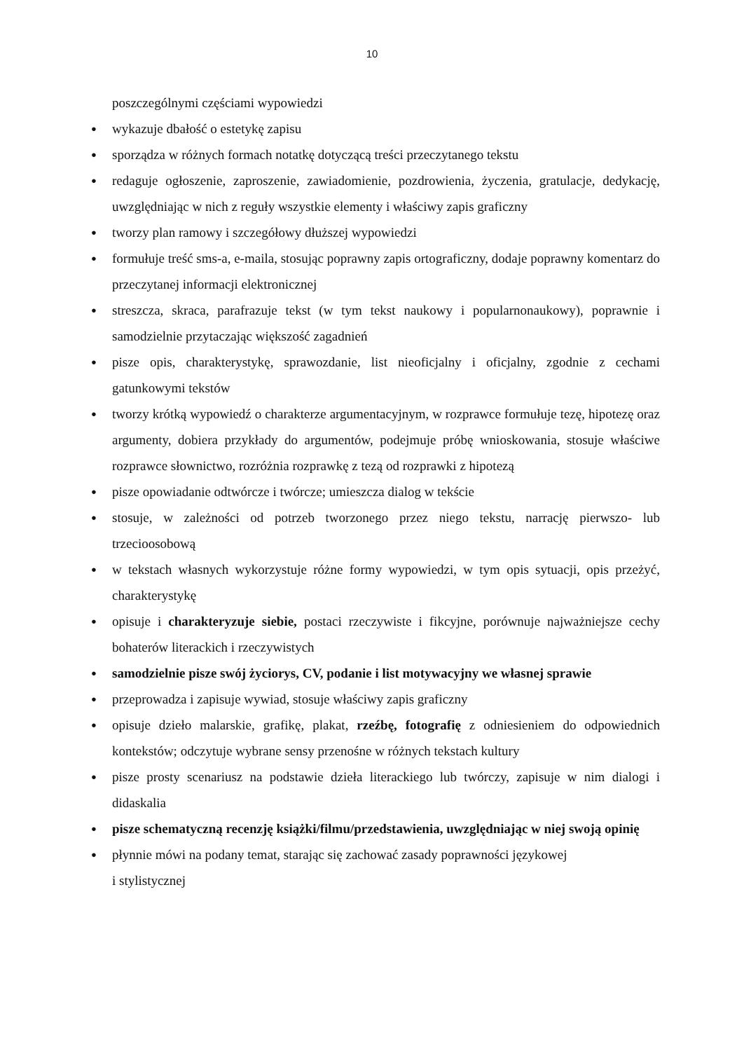10
poszczególnymi częściami wypowiedzi
● wykazuje dbałość o estetykę zapisu
● sporządza w różnych formach notatkę dotyczącą treści przeczytanego tekstu
● redaguje ogłoszenie, zaproszenie, zawiadomienie, pozdrowienia, życzenia, gratulacje, dedykację, uwzględniając w nich z reguły wszystkie elementy i właściwy zapis graficzny
● tworzy plan ramowy i szczegółowy dłuższej wypowiedzi
● formułuje treść sms-a, e-maila, stosując poprawny zapis ortograficzny, dodaje poprawny komentarz do przeczytanej informacji elektronicznej
● streszcza, skraca, parafrazuje tekst (w tym tekst naukowy i popularnonaukowy), poprawnie i samodzielnie przytaczając większość zagadnień
● pisze opis, charakterystykę, sprawozdanie, list nieoficjalny i oficjalny, zgodnie z cechami gatunkowymi tekstów
● tworzy krótką wypowiedź o charakterze argumentacyjnym, w rozprawce formułuje tezę, hipotezę oraz argumenty, dobiera przykłady do argumentów, podejmuje próbę wnioskowania, stosuje właściwe rozprawce słownictwo, rozróżnia rozprawkę z tezą od rozprawki z hipotezą
● pisze opowiadanie odtwórcze i twórcze; umieszcza dialog w tekście
● stosuje, w zależności od potrzeb tworzonego przez niego tekstu, narrację pierwszo- lub trzecioosobową
● w tekstach własnych wykorzystuje różne formy wypowiedzi, w tym opis sytuacji, opis przeżyć, charakterystykę
● opisuje i charakteryzuje siebie, postaci rzeczywiste i fikcyjne, porównuje najważniejsze cechy bohaterów literackich i rzeczywistych
● samodzielnie pisze swój życiorys, CV, podanie i list motywacyjny we własnej sprawie
● przeprowadza i zapisuje wywiad, stosuje właściwy zapis graficzny
● opisuje dzieło malarskie, grafikę, plakat, rzeźbę, fotografię z odniesieniem do odpowiednich kontekstów; odczytuje wybrane sensy przenośne w różnych tekstach kultury
● pisze prosty scenariusz na podstawie dzieła literackiego lub twórczy, zapisuje w nim dialogi i didaskalia
● pisze schematyczną recenzję książki/filmu/przedstawienia, uwzględniając w niej swoją opinię
● płynnie mówi na podany temat, starając się zachować zasady poprawności językowej
i stylistycznej